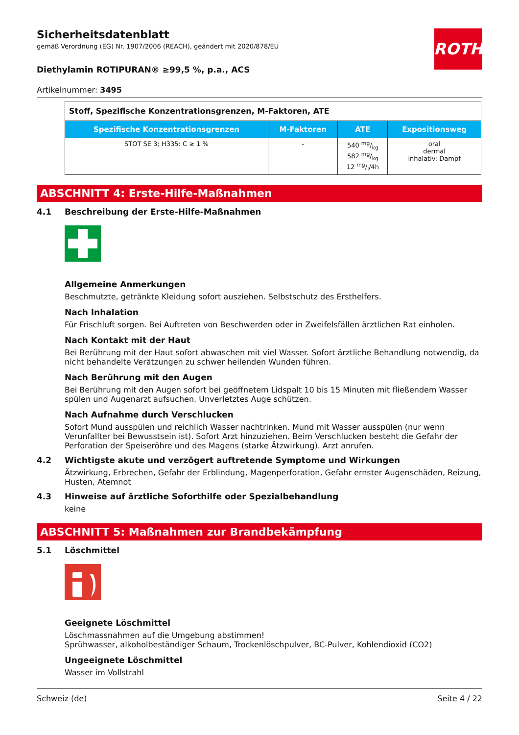ROTH
Sicherheitsdatenblatt
gemäß Verordnung (EG) Nr. 1907/2006 (REACH), geändert mit 2020/878/EU
Diethylamin ROTIPURAN® ≥99,5 %, p.a., ACS
Artikelnummer: 3495
| Stoff, Spezifische Konzentrationsgrenzen, M-Faktoren, ATE | | | |
| Spezifische Konzentrationsgrenzen | M-Faktoren | ATE | Expositionsweg |
| STOT SE 3; H335: C ≥ 1 % | - | 540 mg/kg 582 mg/kg 12 mg/l/4h | oral dermal inhalativ: Dampf |
ABSCHNITT 4: Erste-Hilfe-Maßnahmen
4.1 Beschreibung der Erste-Hilfe-Maßnahmen
Allgemeine Anmerkungen
Beschmutzte, getränkte Kleidung sofort ausziehen. Selbstschutz des Ersthelfers.
Nach Inhalation
Für Frischluft sorgen. Bei Auftreten von Beschwerden oder in Zweifelsfällen ärztlichen Rat einholen.
Nach Kontakt mit der Haut
Bei Berührung mit der Haut sofort abwaschen mit viel Wasser. Sofort ärztliche Behandlung notwendig, da nicht behandelte Verätzungen zu schwer heilenden Wunden führen.
Nach Berührung mit den Augen
Bei Berührung mit den Augen sofort bei geöffnetem Lidspalt 10 bis 15 Minuten mit fließendem Wasser spülen und Augenarzt aufsuchen. Unverletztes Auge schützen.
Nach Aufnahme durch Verschlucken
Sofort Mund ausspülen und reichlich Wasser nachtrinken. Mund mit Wasser ausspülen (nur wenn Verunfallter bei Bewusstsein ist). Sofort Arzt hinzuziehen. Beim Verschlucken besteht die Gefahr der Perforation der Speiseröhre und des Magens (starke Ätzwirkung). Arzt anrufen.
4.2 Wichtigste akute und verzögert auftretende Symptome und Wirkungen
Ätzwirkung, Erbrechen, Gefahr der Erblindung, Magenperforation, Gefahr ernster Augenschäden, Reizung, Husten, Atemnot
4.3 Hinweise auf ärztliche Soforthilfe oder Spezialbehandlung
keine
ABSCHNITT 5: Maßnahmen zur Brandbekämpfung
5.1 Löschmittel
Geeignete Löschmittel
Löschmassnahmen auf die Umgebung abstimmen!
Sprühwasser, alkoholbeständiger Schaum, Trockenlöschpulver, BC-Pulver, Kohlendioxid (CO2)
Ungeeignete Löschmittel
Wasser im Vollstrahl
Schweiz (de) Seite 4 / 22